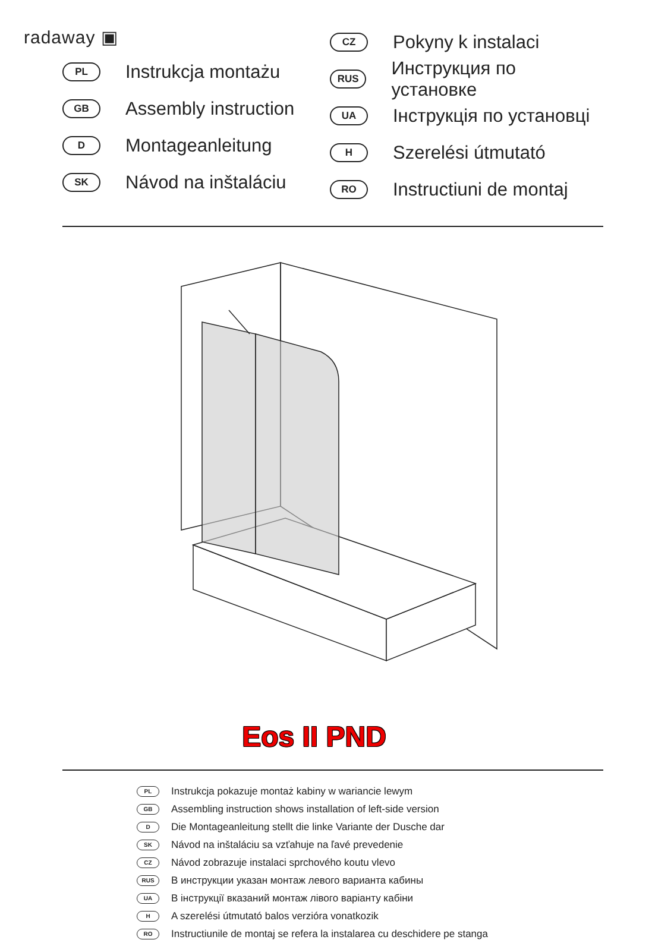radaway ▣
PL Instrukcja montażu
GB Assembly instruction
D Montageanleitung
SK Návod na inštaláciu
CZ Pokyny k instalaci
RUS Инструкция по установке
UA Інструкція по установці
H Szerelési útmutató
RO Instructiuni de montaj
Eos II PND
PL Instrukcja pokazuje montaż kabiny w wariancie lewym
GB Assembling instruction shows installation of left-side version
D Die Montageanleitung stellt die linke Variante der Dusche dar
SK Návod na inštaláciu sa vzťahuje na ľavé prevedenie
CZ Návod zobrazuje instalaci sprchového koutu vlevo
RUS В инструкции указан монтаж левого варианта кабины
UA В інструкції вказаний монтаж лівого варіанту кабіни
H A szerelési útmutató balos verzióra vonatkozik
RO Instructiunile de montaj se refera la instalarea cu deschidere pe stanga